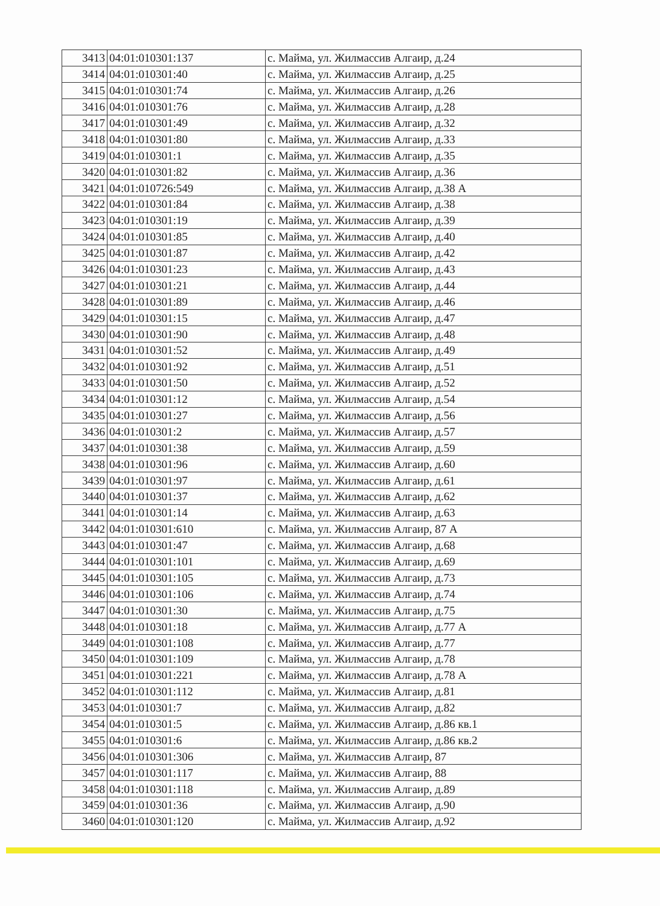| 3413 | 04:01:010301:137 | с. Майма, ул. Жилмассив Алгаир, д.24 |
| 3414 | 04:01:010301:40 | с. Майма, ул. Жилмассив Алгаир, д.25 |
| 3415 | 04:01:010301:74 | с. Майма, ул. Жилмассив Алгаир, д.26 |
| 3416 | 04:01:010301:76 | с. Майма, ул. Жилмассив Алгаир, д.28 |
| 3417 | 04:01:010301:49 | с. Майма, ул. Жилмассив Алгаир, д.32 |
| 3418 | 04:01:010301:80 | с. Майма, ул. Жилмассив Алгаир, д.33 |
| 3419 | 04:01:010301:1 | с. Майма, ул. Жилмассив Алгаир, д.35 |
| 3420 | 04:01:010301:82 | с. Майма, ул. Жилмассив Алгаир, д.36 |
| 3421 | 04:01:010726:549 | с. Майма, ул. Жилмассив Алгаир, д.38 А |
| 3422 | 04:01:010301:84 | с. Майма, ул. Жилмассив Алгаир, д.38 |
| 3423 | 04:01:010301:19 | с. Майма, ул. Жилмассив Алгаир, д.39 |
| 3424 | 04:01:010301:85 | с. Майма, ул. Жилмассив Алгаир, д.40 |
| 3425 | 04:01:010301:87 | с. Майма, ул. Жилмассив Алгаир, д.42 |
| 3426 | 04:01:010301:23 | с. Майма, ул. Жилмассив Алгаир, д.43 |
| 3427 | 04:01:010301:21 | с. Майма, ул. Жилмассив Алгаир, д.44 |
| 3428 | 04:01:010301:89 | с. Майма, ул. Жилмассив Алгаир, д.46 |
| 3429 | 04:01:010301:15 | с. Майма, ул. Жилмассив Алгаир, д.47 |
| 3430 | 04:01:010301:90 | с. Майма, ул. Жилмассив Алгаир, д.48 |
| 3431 | 04:01:010301:52 | с. Майма, ул. Жилмассив Алгаир, д.49 |
| 3432 | 04:01:010301:92 | с. Майма, ул. Жилмассив Алгаир, д.51 |
| 3433 | 04:01:010301:50 | с. Майма, ул. Жилмассив Алгаир, д.52 |
| 3434 | 04:01:010301:12 | с. Майма, ул. Жилмассив Алгаир, д.54 |
| 3435 | 04:01:010301:27 | с. Майма, ул. Жилмассив Алгаир, д.56 |
| 3436 | 04:01:010301:2 | с. Майма, ул. Жилмассив Алгаир, д.57 |
| 3437 | 04:01:010301:38 | с. Майма, ул. Жилмассив Алгаир, д.59 |
| 3438 | 04:01:010301:96 | с. Майма, ул. Жилмассив Алгаир, д.60 |
| 3439 | 04:01:010301:97 | с. Майма, ул. Жилмассив Алгаир, д.61 |
| 3440 | 04:01:010301:37 | с. Майма, ул. Жилмассив Алгаир, д.62 |
| 3441 | 04:01:010301:14 | с. Майма, ул. Жилмассив Алгаир, д.63 |
| 3442 | 04:01:010301:610 | с. Майма, ул. Жилмассив Алгаир, 87 А |
| 3443 | 04:01:010301:47 | с. Майма, ул. Жилмассив Алгаир, д.68 |
| 3444 | 04:01:010301:101 | с. Майма, ул. Жилмассив Алгаир, д.69 |
| 3445 | 04:01:010301:105 | с. Майма, ул. Жилмассив Алгаир, д.73 |
| 3446 | 04:01:010301:106 | с. Майма, ул. Жилмассив Алгаир, д.74 |
| 3447 | 04:01:010301:30 | с. Майма, ул. Жилмассив Алгаир, д.75 |
| 3448 | 04:01:010301:18 | с. Майма, ул. Жилмассив Алгаир, д.77 А |
| 3449 | 04:01:010301:108 | с. Майма, ул. Жилмассив Алгаир, д.77 |
| 3450 | 04:01:010301:109 | с. Майма, ул. Жилмассив Алгаир, д.78 |
| 3451 | 04:01:010301:221 | с. Майма, ул. Жилмассив Алгаир, д.78 А |
| 3452 | 04:01:010301:112 | с. Майма, ул. Жилмассив Алгаир, д.81 |
| 3453 | 04:01:010301:7 | с. Майма, ул. Жилмассив Алгаир, д.82 |
| 3454 | 04:01:010301:5 | с. Майма, ул. Жилмассив Алгаир, д.86 кв.1 |
| 3455 | 04:01:010301:6 | с. Майма, ул. Жилмассив Алгаир, д.86 кв.2 |
| 3456 | 04:01:010301:306 | с. Майма, ул. Жилмассив Алгаир, 87 |
| 3457 | 04:01:010301:117 | с. Майма, ул. Жилмассив Алгаир, 88 |
| 3458 | 04:01:010301:118 | с. Майма, ул. Жилмассив Алгаир, д.89 |
| 3459 | 04:01:010301:36 | с. Майма, ул. Жилмассив Алгаир, д.90 |
| 3460 | 04:01:010301:120 | с. Майма, ул. Жилмассив Алгаир, д.92 |